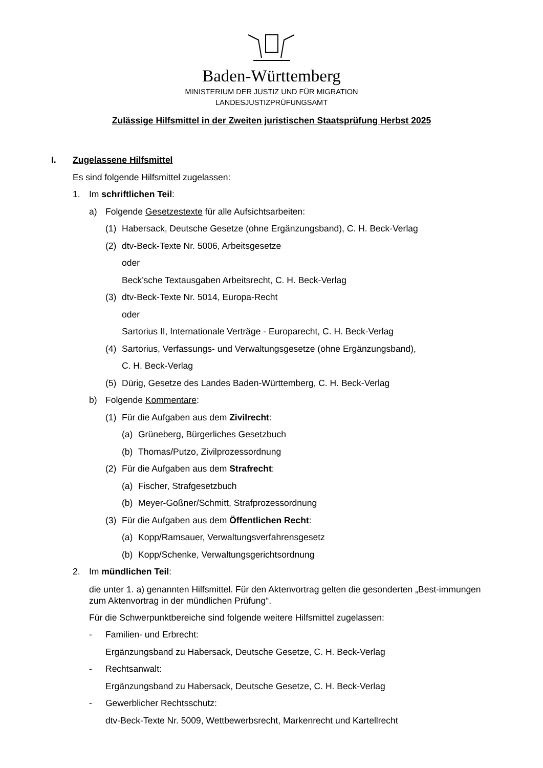Baden-Württemberg
MINISTERIUM DER JUSTIZ UND FÜR MIGRATION
LANDESJUSTIZPRÜFUNGSAMT
Zulässige Hilfsmittel in der Zweiten juristischen Staatsprüfung Herbst 2025
I. Zugelassene Hilfsmittel
Es sind folgende Hilfsmittel zugelassen:
1. Im schriftlichen Teil:
a) Folgende Gesetzestexte für alle Aufsichtsarbeiten:
(1) Habersack, Deutsche Gesetze (ohne Ergänzungsband), C. H. Beck-Verlag
(2) dtv-Beck-Texte Nr. 5006, Arbeitsgesetze
oder
Beck’sche Textausgaben Arbeitsrecht, C. H. Beck-Verlag
(3) dtv-Beck-Texte Nr. 5014, Europa-Recht
oder
Sartorius II, Internationale Verträge - Europarecht, C. H. Beck-Verlag
(4) Sartorius, Verfassungs- und Verwaltungsgesetze (ohne Ergänzungsband),
C. H. Beck-Verlag
(5) Dürig, Gesetze des Landes Baden-Württemberg, C. H. Beck-Verlag
b) Folgende Kommentare:
(1) Für die Aufgaben aus dem Zivilrecht:
(a) Grüneberg, Bürgerliches Gesetzbuch
(b) Thomas/Putzo, Zivilprozessordnung
(2) Für die Aufgaben aus dem Strafrecht:
(a) Fischer, Strafgesetzbuch
(b) Meyer-Goßner/Schmitt, Strafprozessordnung
(3) Für die Aufgaben aus dem Öffentlichen Recht:
(a) Kopp/Ramsauer, Verwaltungsverfahrensgesetz
(b) Kopp/Schenke, Verwaltungsgerichtsordnung
2. Im mündlichen Teil:
die unter 1. a) genannten Hilfsmittel. Für den Aktenvortrag gelten die gesonderten „Best-immungen zum Aktenvortrag in der mündlichen Prüfung“.
Für die Schwerpunktbereiche sind folgende weitere Hilfsmittel zugelassen:
- Familien- und Erbrecht:
Ergänzungsband zu Habersack, Deutsche Gesetze, C. H. Beck-Verlag
- Rechtsanwalt:
Ergänzungsband zu Habersack, Deutsche Gesetze, C. H. Beck-Verlag
- Gewerblicher Rechtsschutz:
dtv-Beck-Texte Nr. 5009, Wettbewerbsrecht, Markenrecht und Kartellrecht